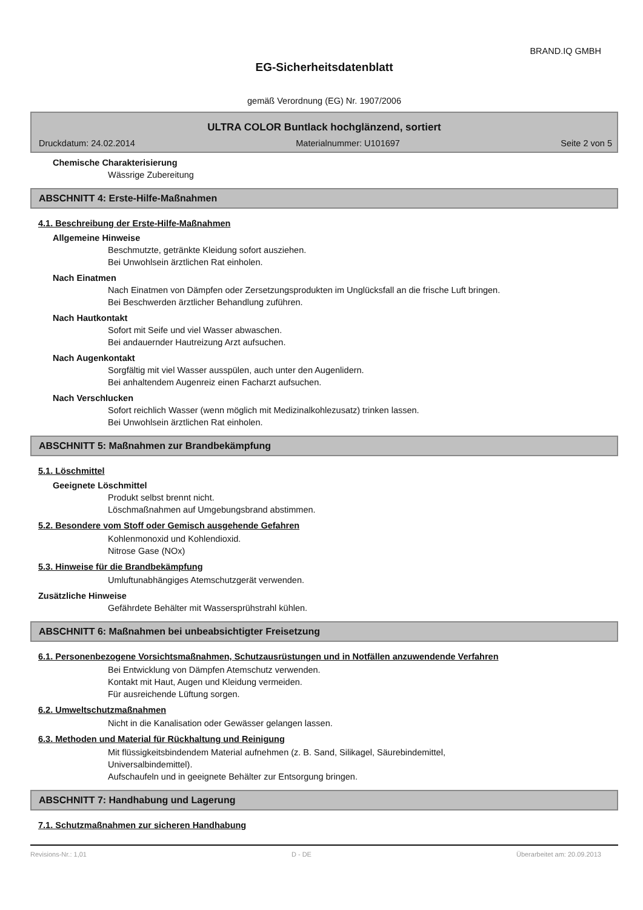BRAND.IQ GMBH
EG-Sicherheitsdatenblatt
gemäß Verordnung (EG) Nr. 1907/2006
ULTRA COLOR Buntlack hochglänzend, sortiert
Druckdatum: 24.02.2014 Materialnummer: U101697 Seite 2 von 5
Chemische Charakterisierung
Wässrige Zubereitung
ABSCHNITT 4: Erste-Hilfe-Maßnahmen
4.1. Beschreibung der Erste-Hilfe-Maßnahmen
Allgemeine Hinweise
Beschmutzte, getränkte Kleidung sofort ausziehen.
Bei Unwohlsein ärztlichen Rat einholen.
Nach Einatmen
Nach Einatmen von Dämpfen oder Zersetzungsprodukten im Unglücksfall an die frische Luft bringen.
Bei Beschwerden ärztlicher Behandlung zuführen.
Nach Hautkontakt
Sofort mit Seife und viel Wasser abwaschen.
Bei andauernder Hautreizung Arzt aufsuchen.
Nach Augenkontakt
Sorgfältig mit viel Wasser ausspülen, auch unter den Augenlidern.
Bei anhaltendem Augenreiz einen Facharzt aufsuchen.
Nach Verschlucken
Sofort reichlich Wasser (wenn möglich mit Medizinalkohlezusatz) trinken lassen.
Bei Unwohlsein ärztlichen Rat einholen.
ABSCHNITT 5: Maßnahmen zur Brandbekämpfung
5.1. Löschmittel
Geeignete Löschmittel
Produkt selbst brennt nicht.
Löschmaßnahmen auf Umgebungsbrand abstimmen.
5.2. Besondere vom Stoff oder Gemisch ausgehende Gefahren
Kohlenmonoxid und Kohlendioxid.
Nitrose Gase (NOx)
5.3. Hinweise für die Brandbekämpfung
Umluftunabhängiges Atemschutzgerät verwenden.
Zusätzliche Hinweise
Gefährdete Behälter mit Wassersprühstrahl kühlen.
ABSCHNITT 6: Maßnahmen bei unbeabsichtigter Freisetzung
6.1. Personenbezogene Vorsichtsmaßnahmen, Schutzausrüstungen und in Notfällen anzuwendende Verfahren
Bei Entwicklung von Dämpfen Atemschutz verwenden.
Kontakt mit Haut, Augen und Kleidung vermeiden.
Für ausreichende Lüftung sorgen.
6.2. Umweltschutzmaßnahmen
Nicht in die Kanalisation oder Gewässer gelangen lassen.
6.3. Methoden und Material für Rückhaltung und Reinigung
Mit flüssigkeitsbindendem Material aufnehmen (z. B. Sand, Silikagel, Säurebindemittel,
Universalbindemittel).
Aufschaufeln und in geeignete Behälter zur Entsorgung bringen.
ABSCHNITT 7: Handhabung und Lagerung
7.1. Schutzmaßnahmen zur sicheren Handhabung
Revisions-Nr.: 1,01 D - DE Überarbeitet am: 20.09.2013